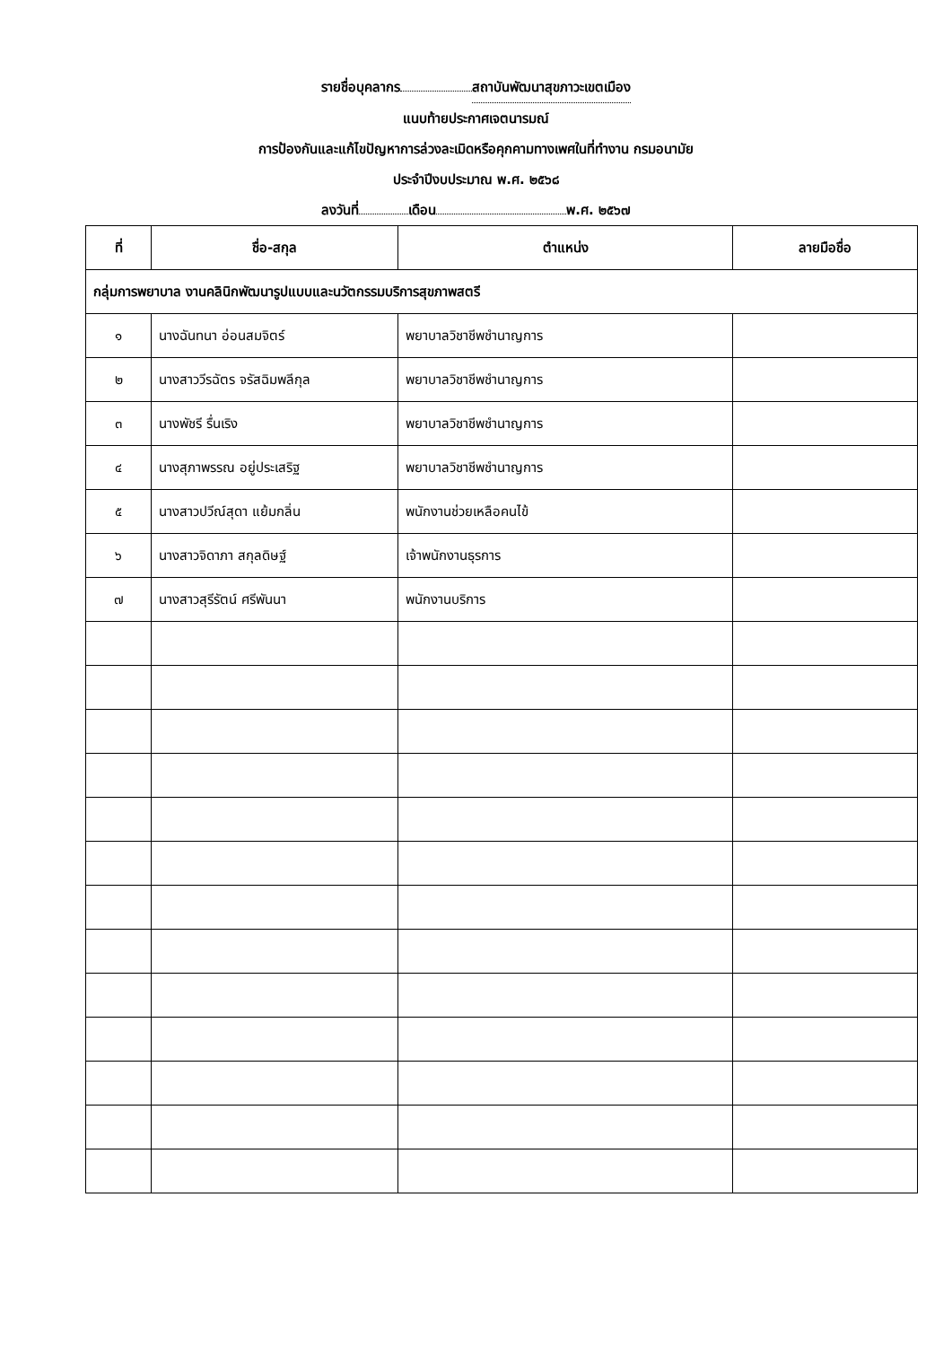รายชื่อบุคลากร สถาบันพัฒนาสุขภาวะเขตเมือง
แนบท้ายประกาศเจตนารมณ์
การป้องกันและแก้ไขปัญหาการล่วงละเมิดหรือคุกคามทางเพศในที่ทำงาน กรมอนามัย
ประจำปีงบประมาณ พ.ศ. ๒๕๖๘
ลงวันที่ เดือน พ.ศ. ๒๕๖๗
| ที่ | ชื่อ-สกุล | ตำแหน่ง | ลายมือชื่อ |
| --- | --- | --- | --- |
| กลุ่มการพยาบาล งานคลินิกพัฒนารูปแบบและนวัตกรรมบริการสุขภาพสตรี | | | |
| ๑ | นางฉันทนา อ่อนสมจิตร์ | พยาบาลวิชาชีพชำนาญการ | |
| ๒ | นางสาววีรฉัตร จรัสฉิมพลีกุล | พยาบาลวิชาชีพชำนาญการ | |
| ๓ | นางพัชรี รื่นเริง | พยาบาลวิชาชีพชำนาญการ | |
| ๔ | นางสุภาพรรณ อยู่ประเสริฐ | พยาบาลวิชาชีพชำนาญการ | |
| ๕ | นางสาวปวีณ์สุดา แย้มกลิ่น | พนักงานช่วยเหลือคนไข้ | |
| ๖ | นางสาวจิดาภา สกุลดิษฐ์ | เจ้าพนักงานธุรการ | |
| ๗ | นางสาวสุรีรัตน์ ศรีพันนา | พนักงานบริการ | |